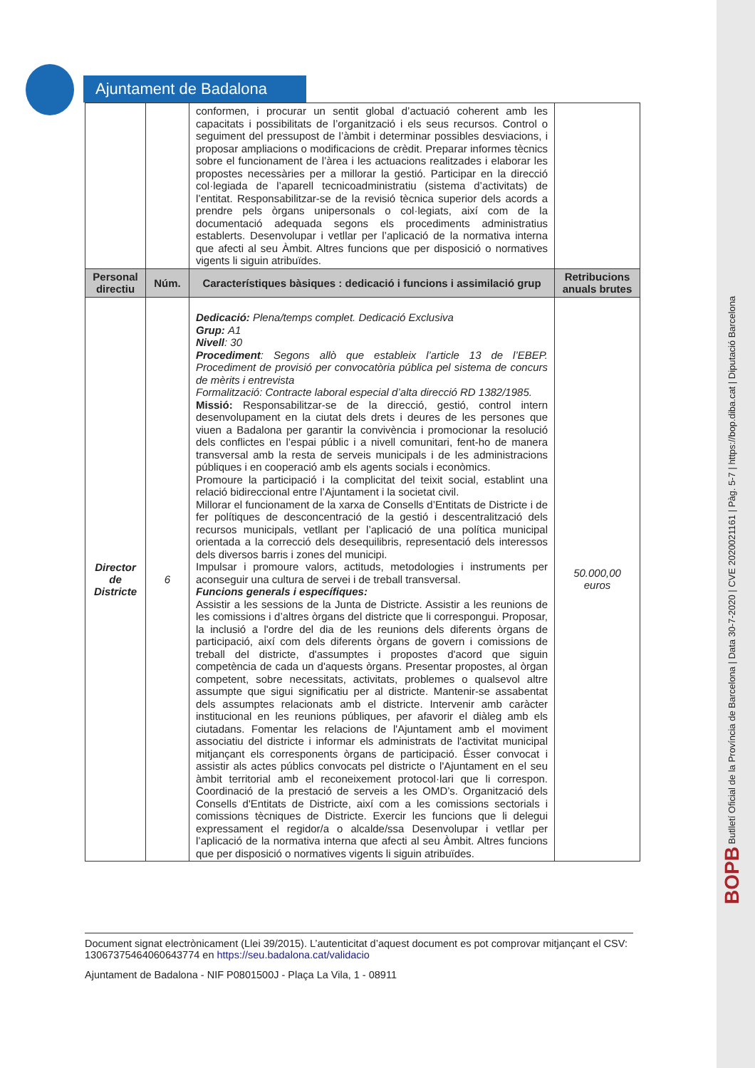Ajuntament de Badalona
| | | conformen, i procurar un sentit global d’actuació coherent amb les capacitats i possibilitats de l’organització i els seus recursos. Control o seguiment del pressupost de l’àmbit i determinar possibles desviacions, i proposar ampliacions o modificacions de crèdit. Preparar informes tècnics sobre el funcionament de l’àrea i les actuacions realitzades i elaborar les propostes necessàries per a millorar la gestió. Participar en la direcció col·legiada de l’aparell tecnicoadministratiu (sistema d’activitats) de l’entitat. Responsabilitzar-se de la revisió tècnica superior dels acords a prendre pels òrgans unipersonals o col·legiats, així com de la documentació adequada segons els procediments administratius establerts. Desenvolupar i vetllar per l’aplicació de la normativa interna que afecti al seu Àmbit. Altres funcions que per disposició o normatives vigents li siguin atribuïdes. | |
| Personal directiu | Núm. | Característiques bàsiques : dedicació i funcions i assimilació grup | Retribucions anuals brutes |
| Director de Districte | 6 | Dedicació: Plena/temps complet. Dedicació Exclusiva Grup: A1 Nivell : 30 Procediment : Segons allò que estableix l’article 13 de l’EBEP. Procediment de provisió per convocatòria pública pel sistema de concurs de mèrits i entrevista Formalització: Contracte laboral especial d’alta direcció RD 1382/1985. Missió: Responsabilitzar-se de la direcció, gestió, control intern desenvolupament en la ciutat dels drets i deures de les persones que viuen a Badalona per garantir la convivència i promocionar la resolució dels conflictes en l’espai públic i a nivell comunitari, fent-ho de manera transversal amb la resta de serveis municipals i de les administracions públiques i en cooperació amb els agents socials i econòmics. Promoure la participació i la complicitat del teixit social, establint una relació bidireccional entre l’Ajuntament i la societat civil. Millorar el funcionament de la xarxa de Consells d’Entitats de Districte i de fer polítiques de desconcentració de la gestió i descentralització dels recursos municipals, vetllant per l’aplicació de una política municipal orientada a la correcció dels desequilibris, representació dels interessos dels diversos barris i zones del municipi. Impulsar i promoure valors, actituds, metodologies i instruments per aconseguir una cultura de servei i de treball transversal. Funcions generals i específiques: Assistir a les sessions de la Junta de Districte. Assistir a les reunions de les comissions i d’altres òrgans del districte que li correspongui. Proposar, la inclusió a l'ordre del dia de les reunions dels diferents òrgans de participació, així com dels diferents òrgans de govern i comissions de treball del districte, d'assumptes i propostes d'acord que siguin competència de cada un d'aquests òrgans. Presentar propostes, al òrgan competent, sobre necessitats, activitats, problemes o qualsevol altre assumpte que sigui significatiu per al districte. Mantenir-se assabentat dels assumptes relacionats amb el districte. Intervenir amb caràcter institucional en les reunions públiques, per afavorir el diàleg amb els ciutadans. Fomentar les relacions de l'Ajuntament amb el moviment associatiu del districte i informar els administrats de l'activitat municipal mitjançant els corresponents òrgans de participació. Ésser convocat i assistir als actes públics convocats pel districte o l'Ajuntament en el seu àmbit territorial amb el reconeixement protocol·lari que li correspon. Coordinació de la prestació de serveis a les OMD’s. Organització dels Consells d'Entitats de Districte, així com a les comissions sectorials i comissions tècniques de Districte. Exercir les funcions que li delegui expressament el regidor/a o alcalde/ssa Desenvolupar i vetllar per l’aplicació de la normativa interna que afecti al seu Àmbit. Altres funcions que per disposició o normatives vigents li siguin atribuïdes. | 50.000,00 euros |
Document signat electrònicament (Llei 39/2015). L’autenticitat d’aquest document es pot comprovar mitjançant el CSV: 13067375464060643774 en https://seu.badalona.cat/validacio
Ajuntament de Badalona - NIF P0801500J - Plaça La Vila, 1 - 08911
BOPB Butlletí Oficial de la Província de Barcelona | Data 30-7-2020 | CVE 2020021161 | Pàg. 5-7 | https://bop.diba.cat | Diputació Barcelona